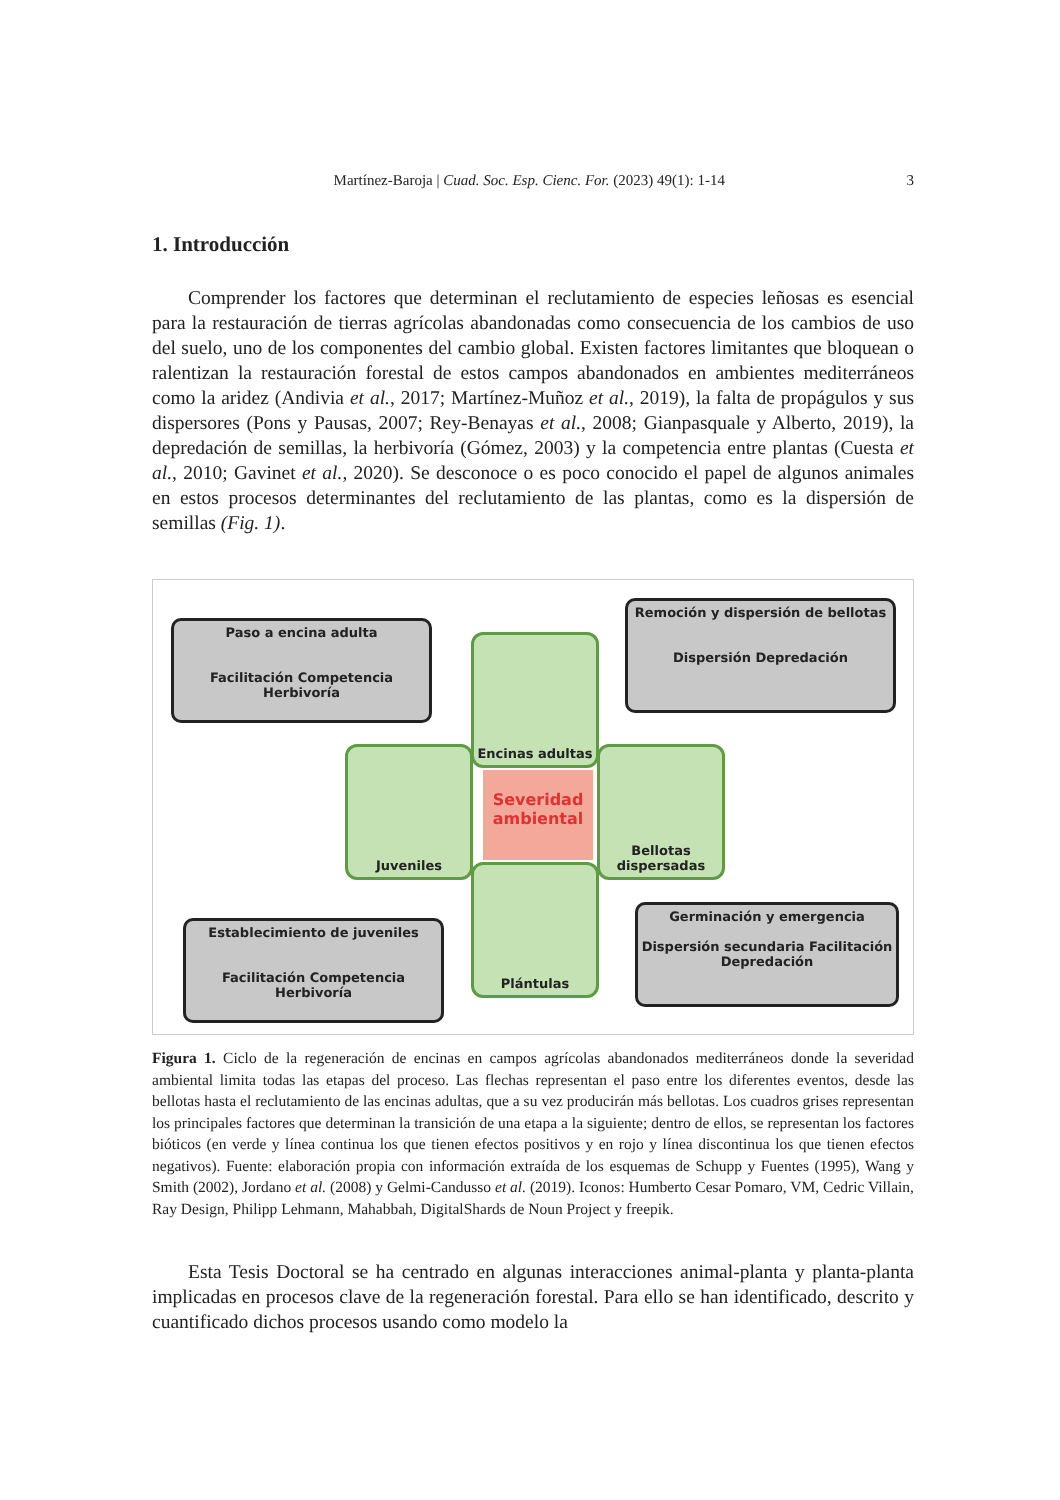Martínez-Baroja | Cuad. Soc. Esp. Cienc. For. (2023) 49(1): 1-14 3
1. Introducción
Comprender los factores que determinan el reclutamiento de especies leñosas es esencial para la restauración de tierras agrícolas abandonadas como consecuencia de los cambios de uso del suelo, uno de los componentes del cambio global. Existen factores limitantes que bloquean o ralentizan la restauración forestal de estos campos abandonados en ambientes mediterráneos como la aridez (Andivia et al., 2017; Martínez-Muñoz et al., 2019), la falta de propágulos y sus dispersores (Pons y Pausas, 2007; Rey-Benayas et al., 2008; Gianpasquale y Alberto, 2019), la depredación de semillas, la herbivoría (Gómez, 2003) y la competencia entre plantas (Cuesta et al., 2010; Gavinet et al., 2020). Se desconoce o es poco conocido el papel de algunos animales en estos procesos determinantes del reclutamiento de las plantas, como es la dispersión de semillas (Fig. 1).
Paso a encina adulta
Facilitación Competencia Herbivoría
Remoción y dispersión de bellotas
Dispersión Depredación
Establecimiento de juveniles
Facilitación Competencia Herbivoría
Germinación y emergencia
Dispersión secundaria Facilitación Depredación
Encinas adultas
Juveniles
Bellotas dispersadas
Plántulas
Severidad ambiental
Figura 1. Ciclo de la regeneración de encinas en campos agrícolas abandonados mediterráneos donde la severidad ambiental limita todas las etapas del proceso. Las flechas representan el paso entre los diferentes eventos, desde las bellotas hasta el reclutamiento de las encinas adultas, que a su vez producirán más bellotas. Los cuadros grises representan los principales factores que determinan la transición de una etapa a la siguiente; dentro de ellos, se representan los factores bióticos (en verde y línea continua los que tienen efectos positivos y en rojo y línea discontinua los que tienen efectos negativos). Fuente: elaboración propia con información extraída de los esquemas de Schupp y Fuentes (1995), Wang y Smith (2002), Jordano et al. (2008) y Gelmi-Candusso et al. (2019). Iconos: Humberto Cesar Pomaro, VM, Cedric Villain, Ray Design, Philipp Lehmann, Mahabbah, DigitalShards de Noun Project y freepik.
Esta Tesis Doctoral se ha centrado en algunas interacciones animal-planta y planta-planta implicadas en procesos clave de la regeneración forestal. Para ello se han identificado, descrito y cuantificado dichos procesos usando como modelo la